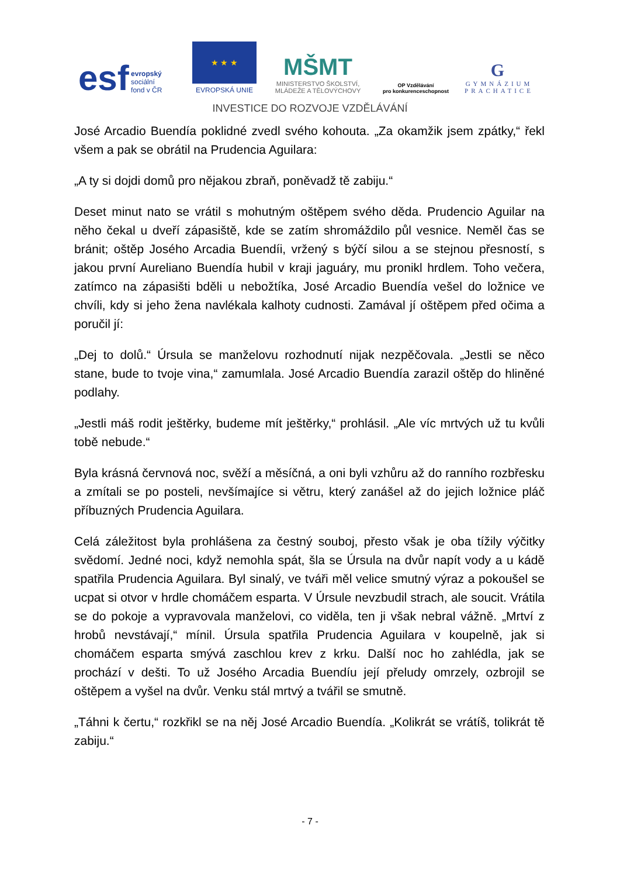esf evropský
sociální
fond v ČR
★ ★ ★
EVROPSKÁ UNIE
MŠMT
MINISTERSTVO ŠKOLSTVÍ,
MLÁDEŽE A TĚLOVÝCHOVY
OP Vzdělávání
pro konkurenceschopnost
G
GYMNÁZIUM
PRACHATICE
INVESTICE DO ROZVOJE VZDĚLÁVÁNÍ
José Arcadio Buendía poklidné zvedl svého kohouta. „Za okamžik jsem zpátky,“ řekl všem a pak se obrátil na Prudencia Aguilara:
„A ty si dojdi domů pro nějakou zbraň, poněvadž tě zabiju.“
Deset minut nato se vrátil s mohutným oštěpem svého děda. Prudencio Aguilar na něho čekal u dveří zápasiště, kde se zatím shromáždilo půl vesnice. Neměl čas se bránit; oštěp Josého Arcadia Buendíi, vržený s býčí silou a se stejnou přesností, s jakou první Aureliano Buendía hubil v kraji jaguáry, mu pronikl hrdlem. Toho večera, zatímco na zápasišti bděli u nebožtíka, José Arcadio Buendía vešel do ložnice ve chvíli, kdy si jeho žena navlékala kalhoty cudnosti. Zamával jí oštěpem před očima a poručil jí:
„Dej to dolů.“ Úrsula se manželovu rozhodnutí nijak nezpěčovala. „Jestli se něco stane, bude to tvoje vina,“ zamumlala. José Arcadio Buendía zarazil oštěp do hliněné podlahy.
„Jestli máš rodit ještěrky, budeme mít ještěrky,“ prohlásil. „Ale víc mrtvých už tu kvůli tobě nebude.“
Byla krásná červnová noc, svěží a měsíčná, a oni byli vzhůru až do ranního rozbřesku a zmítali se po posteli, nevšímajíce si větru, který zanášel až do jejich ložnice pláč příbuzných Prudencia Aguilara.
Celá záležitost byla prohlášena za čestný souboj, přesto však je oba tížily výčitky svědomí. Jedné noci, když nemohla spát, šla se Úrsula na dvůr napít vody a u kádě spatřila Prudencia Aguilara. Byl sinalý, ve tváři měl velice smutný výraz a pokoušel se ucpat si otvor v hrdle chomáčem esparta. V Úrsule nevzbudil strach, ale soucit. Vrátila se do pokoje a vypravovala manželovi, co viděla, ten ji však nebral vážně. „Mrtví z hrobů nevstávají,“ mínil. Úrsula spatřila Prudencia Aguilara v koupelně, jak si chomáčem esparta smývá zaschlou krev z krku. Další noc ho zahlédla, jak se prochází v dešti. To už Josého Arcadia Buendíu její přeludy omrzely, ozbrojil se oštěpem a vyšel na dvůr. Venku stál mrtvý a tvářil se smutně.
„Táhni k čertu,“ rozkřikl se na něj José Arcadio Buendía. „Kolikrát se vrátíš, tolikrát tě zabiju.“
- 7 -